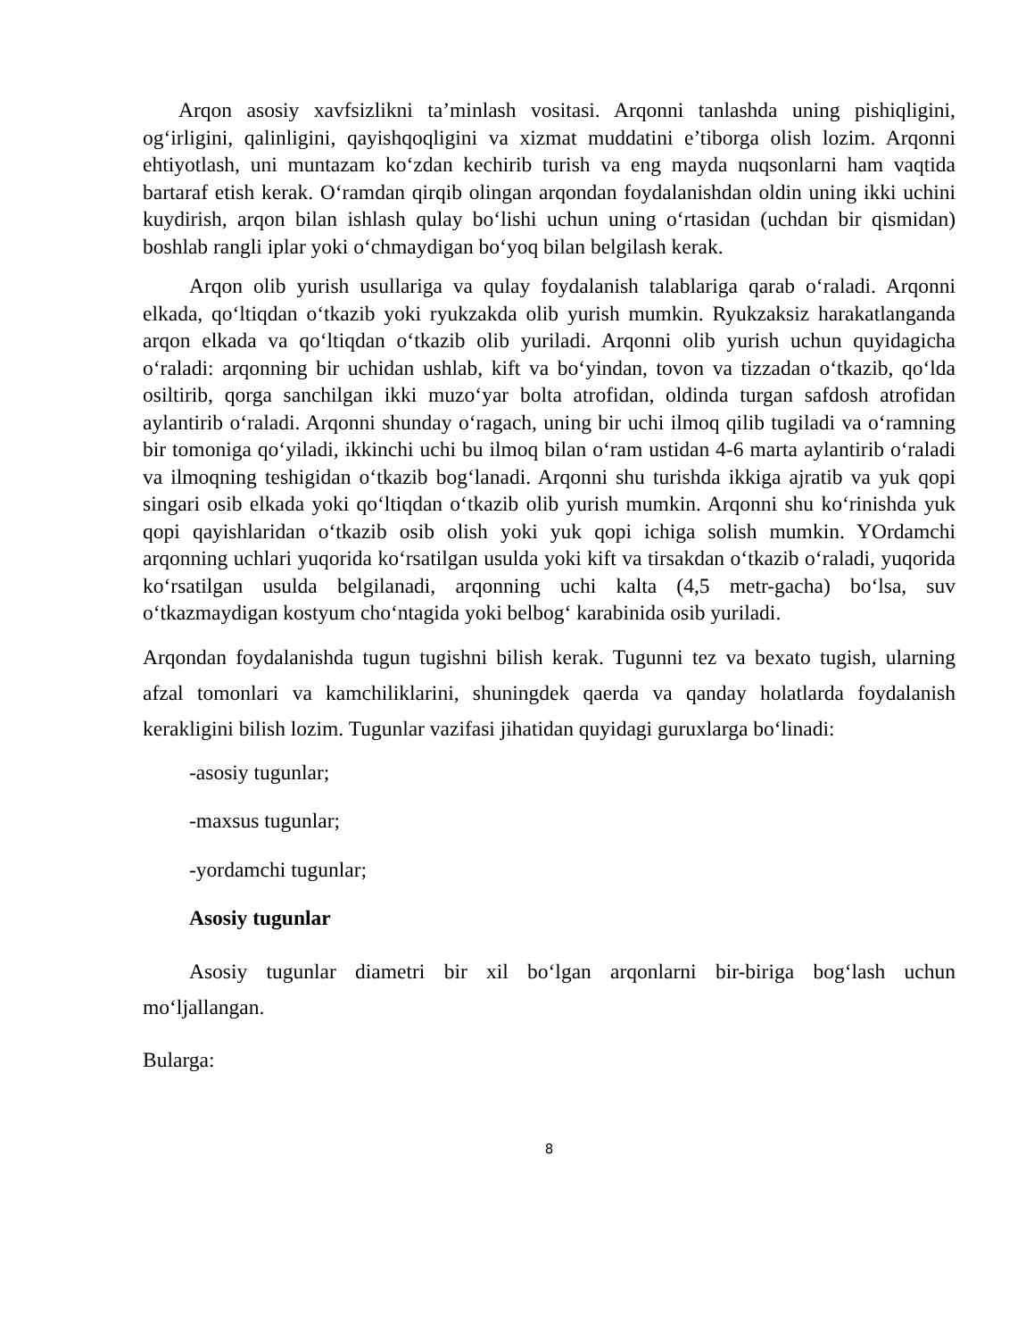Arqon asosiy xavfsizlikni ta’minlash vositasi. Arqonni tanlashda uning pishiqligini, og‘irligini, qalinligini, qayishqoqligini va xizmat muddatini e’tiborga olish lozim. Arqonni ehtiyotlash, uni muntazam ko‘zdan kechirib turish va eng mayda nuqsonlarni ham vaqtida bartaraf etish kerak. O‘ramdan qirqib olingan arqondan foydalanishdan oldin uning ikki uchini kuydirish, arqon bilan ishlash qulay bo‘lishi uchun uning o‘rtasidan (uchdan bir qismidan) boshlab rangli iplar yoki o‘chmaydigan bo‘yoq bilan belgilash kerak.
Arqon olib yurish usullariga va qulay foydalanish talablariga qarab o‘raladi. Arqonni elkada, qo‘ltiqdan o‘tkazib yoki ryukzakda olib yurish mumkin. Ryukzaksiz harakatlanganda arqon elkada va qo‘ltiqdan o‘tkazib olib yuriladi. Arqonni olib yurish uchun quyidagicha o‘raladi: arqonning bir uchidan ushlab, kift va bo‘yindan, tovon va tizzadan o‘tkazib, qo‘lda osiltirib, qorga sanchilgan ikki muzo‘yar bolta atrofidan, oldinda turgan safdosh atrofidan aylantirib o‘raladi. Arqonni shunday o‘ragach, uning bir uchi ilmoq qilib tugiladi va o‘ramning bir tomoniga qo‘yiladi, ikkinchi uchi bu ilmoq bilan o‘ram ustidan 4-6 marta aylantirib o‘raladi va ilmoqning teshigidan o‘tkazib bog‘lanadi. Arqonni shu turishda ikkiga ajratib va yuk qopi singari osib elkada yoki qo‘ltiqdan o‘tkazib olib yurish mumkin. Arqonni shu ko‘rinishda yuk qopi qayishlaridan o‘tkazib osib olish yoki yuk qopi ichiga solish mumkin. YOrdamchi arqonning uchlari yuqorida ko‘rsatilgan usulda yoki kift va tirsakdan o‘tkazib o‘raladi, yuqorida ko‘rsatilgan usulda belgilanadi, arqonning uchi kalta (4,5 metr-gacha) bo‘lsa, suv o‘tkazmaydigan kostyum cho‘ntagida yoki belbog‘ karabinida osib yuriladi.
Arqondan foydalanishda tugun tugishni bilish kerak. Tugunni tez va bexato tugish, ularning afzal tomonlari va kamchiliklarini, shuningdek qaerda va qanday holatlarda foydalanish kerakligini bilish lozim. Tugunlar vazifasi jihatidan quyidagi guruxlarga bo‘linadi:
-asosiy tugunlar;
-maxsus tugunlar;
-yordamchi tugunlar;
Asosiy tugunlar
Asosiy tugunlar diametri bir xil bo‘lgan arqonlarni bir-biriga bog‘lash uchun mo‘ljallangan.
Bularga:
8